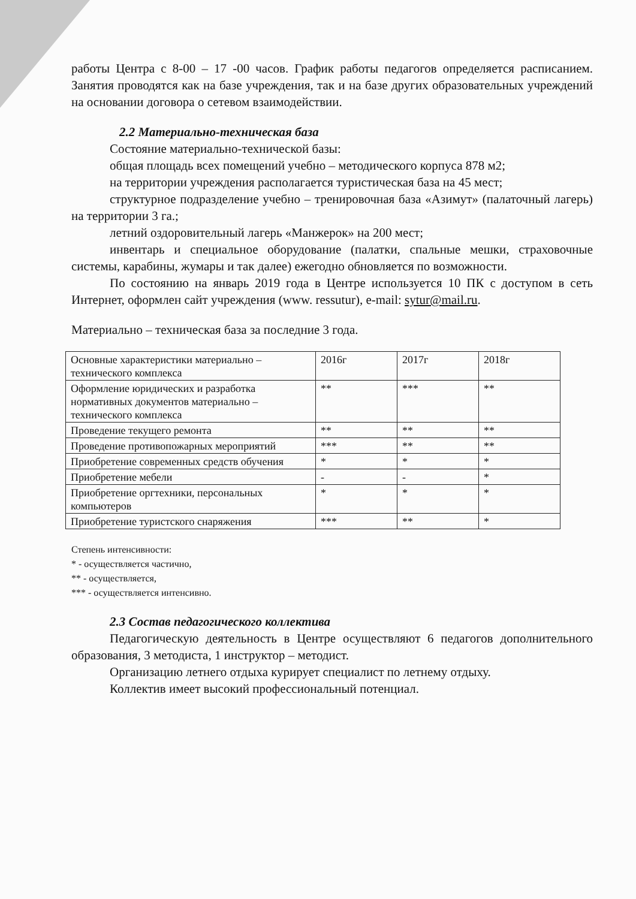работы Центра с 8-00 – 17 -00 часов. График работы педагогов определяется расписанием. Занятия проводятся как на базе учреждения, так и на базе других образовательных учреждений на основании договора о сетевом взаимодействии.
2.2 Материально-техническая база
Состояние материально-технической базы:
общая площадь всех помещений учебно – методического корпуса 878 м2;
на территории учреждения располагается туристическая база на 45 мест;
структурное подразделение учебно – тренировочная база «Азимут» (палаточный лагерь) на территории 3 га.;
летний оздоровительный лагерь «Манжерок» на 200 мест;
инвентарь и специальное оборудование (палатки, спальные мешки, страховочные системы, карабины, жумары и так далее) ежегодно обновляется по возможности.
По состоянию на январь 2019 года в Центре используется 10 ПК с доступом в сеть Интернет, оформлен сайт учреждения (www. ressutur), e-mail: sytur@mail.ru.
Материально – техническая база за последние 3 года.
| Основные характеристики материально – технического комплекса | 2016г | 2017г | 2018г |
| Оформление юридических и разработка нормативных документов материально – технического комплекса | ** | *** | ** |
| Проведение текущего ремонта | ** | ** | ** |
| Проведение противопожарных мероприятий | *** | ** | ** |
| Приобретение современных средств обучения | * | * | * |
| Приобретение мебели | - | - | * |
| Приобретение оргтехники, персональных компьютеров | * | * | * |
| Приобретение туристского снаряжения | *** | ** | * |
Степень интенсивности:
* - осуществляется частично,
** - осуществляется,
*** - осуществляется интенсивно.
2.3 Состав педагогического коллектива
Педагогическую деятельность в Центре осуществляют 6 педагогов дополнительного образования, 3 методиста, 1 инструктор – методист.
Организацию летнего отдыха курирует специалист по летнему отдыху.
Коллектив имеет высокий профессиональный потенциал.